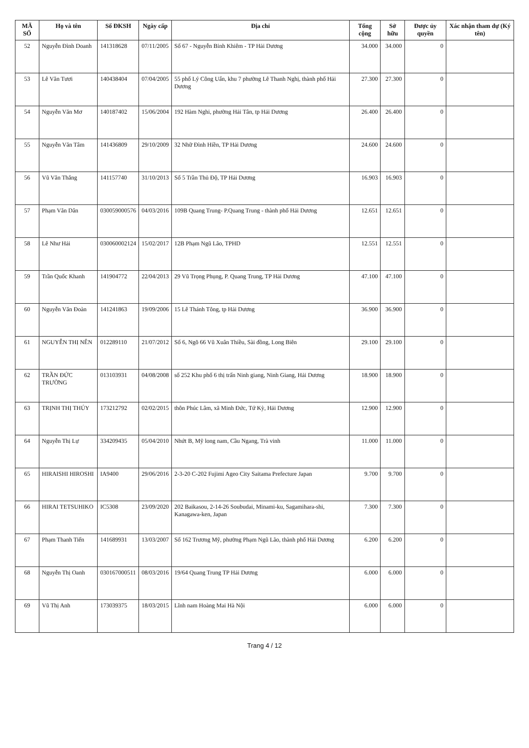| MÃ SỐ | Họ và tên | Số ĐKSH | Ngày cấp | Địa chỉ | Tổng cộng | Sở hữu | Được ủy quyền | Xác nhận tham dự (Ký tên) |
| --- | --- | --- | --- | --- | --- | --- | --- | --- |
| 52 | Nguyễn Đình Doanh | 141318628 | 07/11/2005 | Số 67 - Nguyễn Bỉnh Khiêm - TP Hải Dương | 34.000 | 34.000 | 0 | |
| 53 | Lê Văn Tươi | 140438404 | 07/04/2005 | 55 phố Lý Công Uẩn, khu 7 phường Lê Thanh Nghị, thành phố Hải Dương | 27.300 | 27.300 | 0 | |
| 54 | Nguyễn Văn Mơ | 140187402 | 15/06/2004 | 192 Hàm Nghi, phường Hải Tân, tp Hải Dương | 26.400 | 26.400 | 0 | |
| 55 | Nguyễn Văn Tâm | 141436809 | 29/10/2009 | 32 Nhữ Đình Hiền, TP Hải Dương | 24.600 | 24.600 | 0 | |
| 56 | Vũ Văn Thắng | 141157740 | 31/10/2013 | Số 5 Trần Thủ Độ, TP Hải Dương | 16.903 | 16.903 | 0 | |
| 57 | Phạm Văn Dân | 030059000576 | 04/03/2016 | 109B Quang Trung- P.Quang Trung - thành phố Hải Dương | 12.651 | 12.651 | 0 | |
| 58 | Lê Như Hải | 030060002124 | 15/02/2017 | 12B Phạm Ngũ Lão, TPHD | 12.551 | 12.551 | 0 | |
| 59 | Trần Quốc Khanh | 141904772 | 22/04/2013 | 29 Vũ Trọng Phụng, P. Quang Trung, TP Hải Dương | 47.100 | 47.100 | 0 | |
| 60 | Nguyễn Văn Đoàn | 141241863 | 19/09/2006 | 15 Lê Thánh Tông, tp Hải Dương | 36.900 | 36.900 | 0 | |
| 61 | NGUYỄN THỊ NÊN | 012289110 | 21/07/2012 | Số 6, Ngõ 66 Vũ Xuân Thiều, Sài đồng, Long Biên | 29.100 | 29.100 | 0 | |
| 62 | TRẦN ĐỨC TRƯỜNG | 013103931 | 04/08/2008 | số 252 Khu phố 6 thị trấn Ninh giang, Ninh Giang, Hải Dương | 18.900 | 18.900 | 0 | |
| 63 | TRỊNH THỊ THÚY | 173212792 | 02/02/2015 | thôn Phúc Lâm, xã Minh Đức, Tứ Kỳ, Hải Dương | 12.900 | 12.900 | 0 | |
| 64 | Nguyễn Thị Lự | 334209435 | 05/04/2010 | Nhứt B, Mỹ long nam, Cầu Ngang, Trà vinh | 11.000 | 11.000 | 0 | |
| 65 | HIRAISHI HIROSHI | IA9400 | 29/06/2016 | 2-3-20 C-202 Fujimi Ageo City Saitama Prefecture Japan | 9.700 | 9.700 | 0 | |
| 66 | HIRAI TETSUHIKO | IC5308 | 23/09/2020 | 202 Baikasou, 2-14-26 Soubudai, Minami-ku, Sagamihara-shi, Kanagawa-ken, Japan | 7.300 | 7.300 | 0 | |
| 67 | Phạm Thanh Tiến | 141689931 | 13/03/2007 | Số 162 Trương Mỹ, phường Phạm Ngũ Lão, thành phố Hải Dương | 6.200 | 6.200 | 0 | |
| 68 | Nguyễn Thị Oanh | 030167000511 | 08/03/2016 | 19/64 Quang Trung TP Hải Dương | 6.000 | 6.000 | 0 | |
| 69 | Vũ Thị Anh | 173039375 | 18/03/2015 | Lĩnh nam Hoàng Mai Hà Nội | 6.000 | 6.000 | 0 | |
Trang 4 / 12